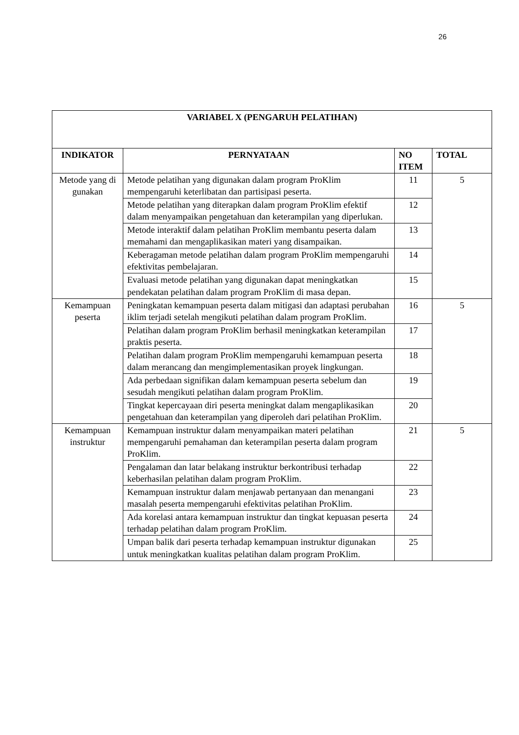26
| VARIABEL X (PENGARUH PELATIHAN) | | | |
| --- | --- | --- | --- |
| INDIKATOR | PERNYATAAN | NO ITEM | TOTAL |
| Metode yang di gunakan | Metode pelatihan yang digunakan dalam program ProKlim mempengaruhi keterlibatan dan partisipasi peserta. | 11 | 5 |
| | Metode pelatihan yang diterapkan dalam program ProKlim efektif dalam menyampaikan pengetahuan dan keterampilan yang diperlukan. | 12 | |
| | Metode interaktif dalam pelatihan ProKlim membantu peserta dalam memahami dan mengaplikasikan materi yang disampaikan. | 13 | |
| | Keberagaman metode pelatihan dalam program ProKlim mempengaruhi efektivitas pembelajaran. | 14 | |
| | Evaluasi metode pelatihan yang digunakan dapat meningkatkan pendekatan pelatihan dalam program ProKlim di masa depan. | 15 | |
| Kemampuan peserta | Peningkatan kemampuan peserta dalam mitigasi dan adaptasi perubahan iklim terjadi setelah mengikuti pelatihan dalam program ProKlim. | 16 | 5 |
| | Pelatihan dalam program ProKlim berhasil meningkatkan keterampilan praktis peserta. | 17 | |
| | Pelatihan dalam program ProKlim mempengaruhi kemampuan peserta dalam merancang dan mengimplementasikan proyek lingkungan. | 18 | |
| | Ada perbedaan signifikan dalam kemampuan peserta sebelum dan sesudah mengikuti pelatihan dalam program ProKlim. | 19 | |
| | Tingkat kepercayaan diri peserta meningkat dalam mengaplikasikan pengetahuan dan keterampilan yang diperoleh dari pelatihan ProKlim. | 20 | |
| Kemampuan instruktur | Kemampuan instruktur dalam menyampaikan materi pelatihan mempengaruhi pemahaman dan keterampilan peserta dalam program ProKlim. | 21 | 5 |
| | Pengalaman dan latar belakang instruktur berkontribusi terhadap keberhasilan pelatihan dalam program ProKlim. | 22 | |
| | Kemampuan instruktur dalam menjawab pertanyaan dan menangani masalah peserta mempengaruhi efektivitas pelatihan ProKlim. | 23 | |
| | Ada korelasi antara kemampuan instruktur dan tingkat kepuasan peserta terhadap pelatihan dalam program ProKlim. | 24 | |
| | Umpan balik dari peserta terhadap kemampuan instruktur digunakan untuk meningkatkan kualitas pelatihan dalam program ProKlim. | 25 | |